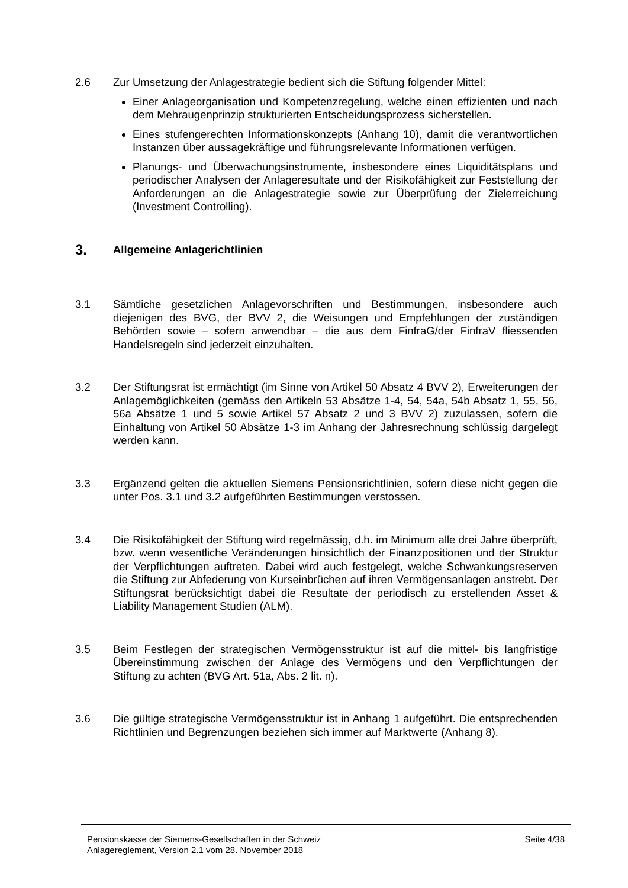2.6 Zur Umsetzung der Anlagestrategie bedient sich die Stiftung folgender Mittel:
Einer Anlageorganisation und Kompetenzregelung, welche einen effizienten und nach dem Mehraugenprinzip strukturierten Entscheidungsprozess sicherstellen.
Eines stufengerechten Informationskonzepts (Anhang 10), damit die verantwortlichen Instanzen über aussagekräftige und führungsrelevante Informationen verfügen.
Planungs- und Überwachungsinstrumente, insbesondere eines Liquiditätsplans und periodischer Analysen der Anlageresultate und der Risikofähigkeit zur Feststellung der Anforderungen an die Anlagestrategie sowie zur Überprüfung der Zielerreichung (Investment Controlling).
3. Allgemeine Anlagerichtlinien
3.1 Sämtliche gesetzlichen Anlagevorschriften und Bestimmungen, insbesondere auch diejenigen des BVG, der BVV 2, die Weisungen und Empfehlungen der zuständigen Behörden sowie – sofern anwendbar – die aus dem FinfraG/der FinfraV fliessenden Handelsregeln sind jederzeit einzuhalten.
3.2 Der Stiftungsrat ist ermächtigt (im Sinne von Artikel 50 Absatz 4 BVV 2), Erweiterungen der Anlagemöglichkeiten (gemäss den Artikeln 53 Absätze 1-4, 54, 54a, 54b Absatz 1, 55, 56, 56a Absätze 1 und 5 sowie Artikel 57 Absatz 2 und 3 BVV 2) zuzulassen, sofern die Einhaltung von Artikel 50 Absätze 1-3 im Anhang der Jahresrechnung schlüssig dargelegt werden kann.
3.3 Ergänzend gelten die aktuellen Siemens Pensionsrichtlinien, sofern diese nicht gegen die unter Pos. 3.1 und 3.2 aufgeführten Bestimmungen verstossen.
3.4 Die Risikofähigkeit der Stiftung wird regelmässig, d.h. im Minimum alle drei Jahre überprüft, bzw. wenn wesentliche Veränderungen hinsichtlich der Finanzpositionen und der Struktur der Verpflichtungen auftreten. Dabei wird auch festgelegt, welche Schwankungsreserven die Stiftung zur Abfederung von Kurseinbrüchen auf ihren Vermögensanlagen anstrebt. Der Stiftungsrat berücksichtigt dabei die Resultate der periodisch zu erstellenden Asset & Liability Management Studien (ALM).
3.5 Beim Festlegen der strategischen Vermögensstruktur ist auf die mittel- bis langfristige Übereinstimmung zwischen der Anlage des Vermögens und den Verpflichtungen der Stiftung zu achten (BVG Art. 51a, Abs. 2 lit. n).
3.6 Die gültige strategische Vermögensstruktur ist in Anhang 1 aufgeführt. Die entsprechenden Richtlinien und Begrenzungen beziehen sich immer auf Marktwerte (Anhang 8).
Pensionskasse der Siemens-Gesellschaften in der Schweiz
Anlagereglement, Version 2.1 vom 28. November 2018
Seite 4/38